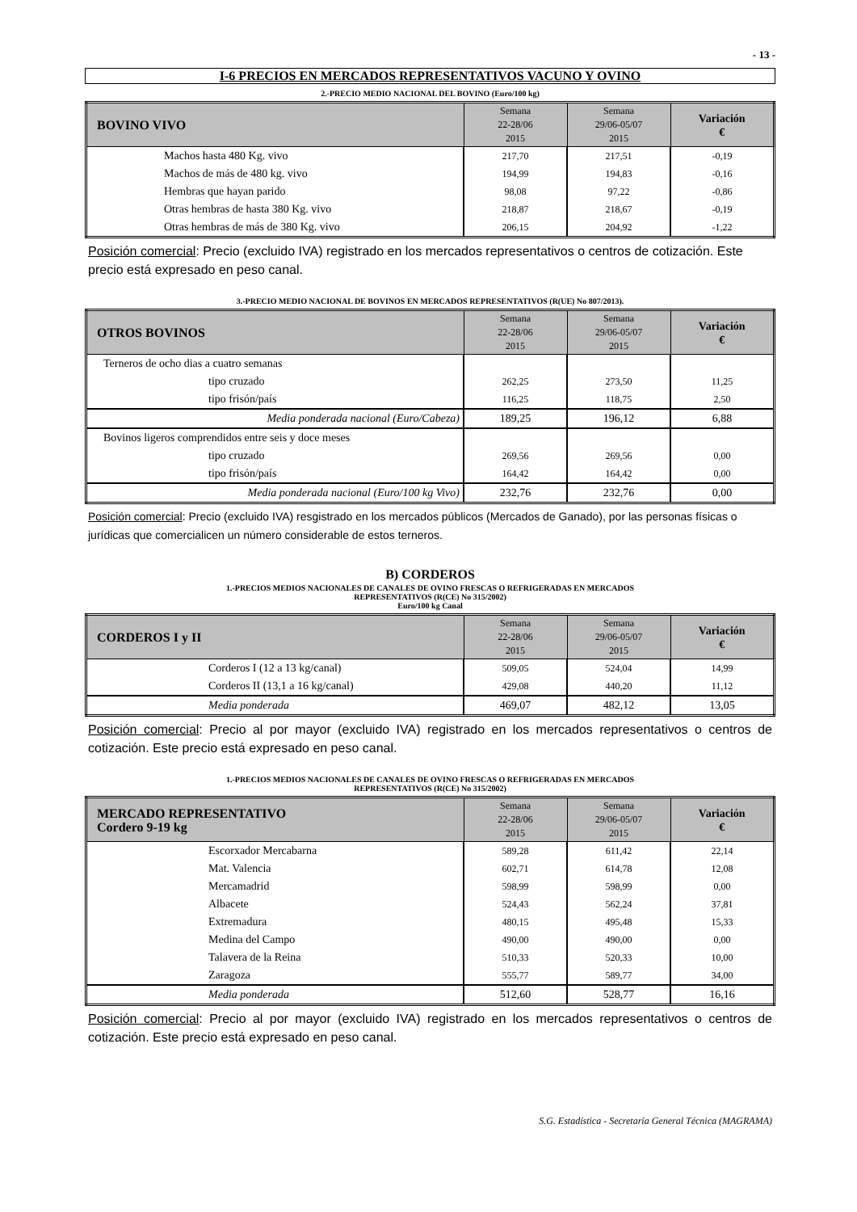- 13 -
I-6 PRECIOS EN MERCADOS REPRESENTATIVOS VACUNO Y OVINO
2.-PRECIO MEDIO NACIONAL DEL BOVINO (Euro/100 kg)
| BOVINO VIVO | Semana 22-28/06 2015 | Semana 29/06-05/07 2015 | Variación € |
| --- | --- | --- | --- |
| Machos hasta 480 Kg. vivo | 217,70 | 217,51 | -0,19 |
| Machos de más de 480 kg. vivo | 194,99 | 194,83 | -0,16 |
| Hembras que hayan parido | 98,08 | 97,22 | -0,86 |
| Otras hembras de hasta 380 Kg. vivo | 218,87 | 218,67 | -0,19 |
| Otras hembras de más de 380 Kg. vivo | 206,15 | 204,92 | -1,22 |
Posición comercial: Precio (excluido IVA) registrado en los mercados representativos o centros de cotización. Este precio está expresado en peso canal.
3.-PRECIO MEDIO NACIONAL DE BOVINOS EN MERCADOS REPRESENTATIVOS (R(UE) No 807/2013).
| OTROS BOVINOS | Semana 22-28/06 2015 | Semana 29/06-05/07 2015 | Variación € |
| --- | --- | --- | --- |
| Terneros de ocho dias a cuatro semanas | | | |
| tipo cruzado | 262,25 | 273,50 | 11,25 |
| tipo frisón/país | 116,25 | 118,75 | 2,50 |
| Media ponderada nacional (Euro/Cabeza) | 189,25 | 196,12 | 6,88 |
| Bovinos ligeros comprendidos entre seis y doce meses | | | |
| tipo cruzado | 269,56 | 269,56 | 0,00 |
| tipo frisón/país | 164,42 | 164,42 | 0,00 |
| Media ponderada nacional (Euro/100 kg Vivo) | 232,76 | 232,76 | 0,00 |
Posición comercial: Precio (excluido IVA) resgistrado en los mercados públicos (Mercados de Ganado), por las personas físicas o jurídicas que comercialicen un número considerable de estos terneros.
B) CORDEROS
1.-PRECIOS MEDIOS NACIONALES DE CANALES DE OVINO FRESCAS O REFRIGERADAS EN MERCADOS
REPRESENTATIVOS (R(CE) No 315/2002)
Euro/100 kg Canal
| CORDEROS I y II | Semana 22-28/06 2015 | Semana 29/06-05/07 2015 | Variación € |
| --- | --- | --- | --- |
| Corderos I (12 a 13 kg/canal) | 509,05 | 524,04 | 14,99 |
| Corderos II (13,1 a 16 kg/canal) | 429,08 | 440,20 | 11,12 |
| Media ponderada | 469,07 | 482,12 | 13,05 |
Posición comercial: Precio al por mayor (excluido IVA) registrado en los mercados representativos o centros de cotización. Este precio está expresado en peso canal.
1.-PRECIOS MEDIOS NACIONALES DE CANALES DE OVINO FRESCAS O REFRIGERADAS EN MERCADOS
REPRESENTATIVOS (R(CE) No 315/2002)
| MERCADO REPRESENTATIVO Cordero 9-19 kg | Semana 22-28/06 2015 | Semana 29/06-05/07 2015 | Variación € |
| --- | --- | --- | --- |
| Escorxador Mercabarna | 589,28 | 611,42 | 22,14 |
| Mat. Valencia | 602,71 | 614,78 | 12,08 |
| Mercamadrid | 598,99 | 598,99 | 0,00 |
| Albacete | 524,43 | 562,24 | 37,81 |
| Extremadura | 480,15 | 495,48 | 15,33 |
| Medina del Campo | 490,00 | 490,00 | 0,00 |
| Talavera de la Reina | 510,33 | 520,33 | 10,00 |
| Zaragoza | 555,77 | 589,77 | 34,00 |
| Media ponderada | 512,60 | 528,77 | 16,16 |
Posición comercial: Precio al por mayor (excluido IVA) registrado en los mercados representativos o centros de cotización. Este precio está expresado en peso canal.
S.G. Estadística - Secretaría General Técnica (MAGRAMA)